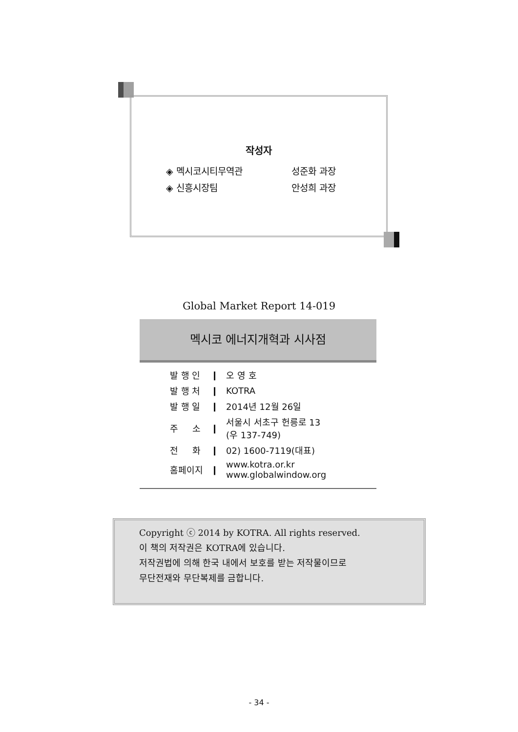작성자
◈ 멕시코시티무역관 성준화 과장
◈ 신흥시장팀 안성희 과장
Global Market Report 14-019
멕시코 에너지개혁과 시사점
| 발 행 인 | ❙ | 오 영 호 |
| 발 행 처 | ❙ | KOTRA |
| 발 행 일 | ❙ | 2014년 12월 26일 |
| 주 소 | ❙ | 서울시 서초구 헌릉로 13 (우 137-749) |
| 전 화 | ❙ | 02) 1600-7119(대표) |
| 홈페이지 | ❙ | www.kotra.or.kr www.globalwindow.org |
Copyright ⓒ 2014 by KOTRA. All rights reserved.
이 책의 저작권은 KOTRA에 있습니다.
저작권법에 의해 한국 내에서 보호를 받는 저작물이므로
무단전재와 무단복제를 금합니다.
- 34 -